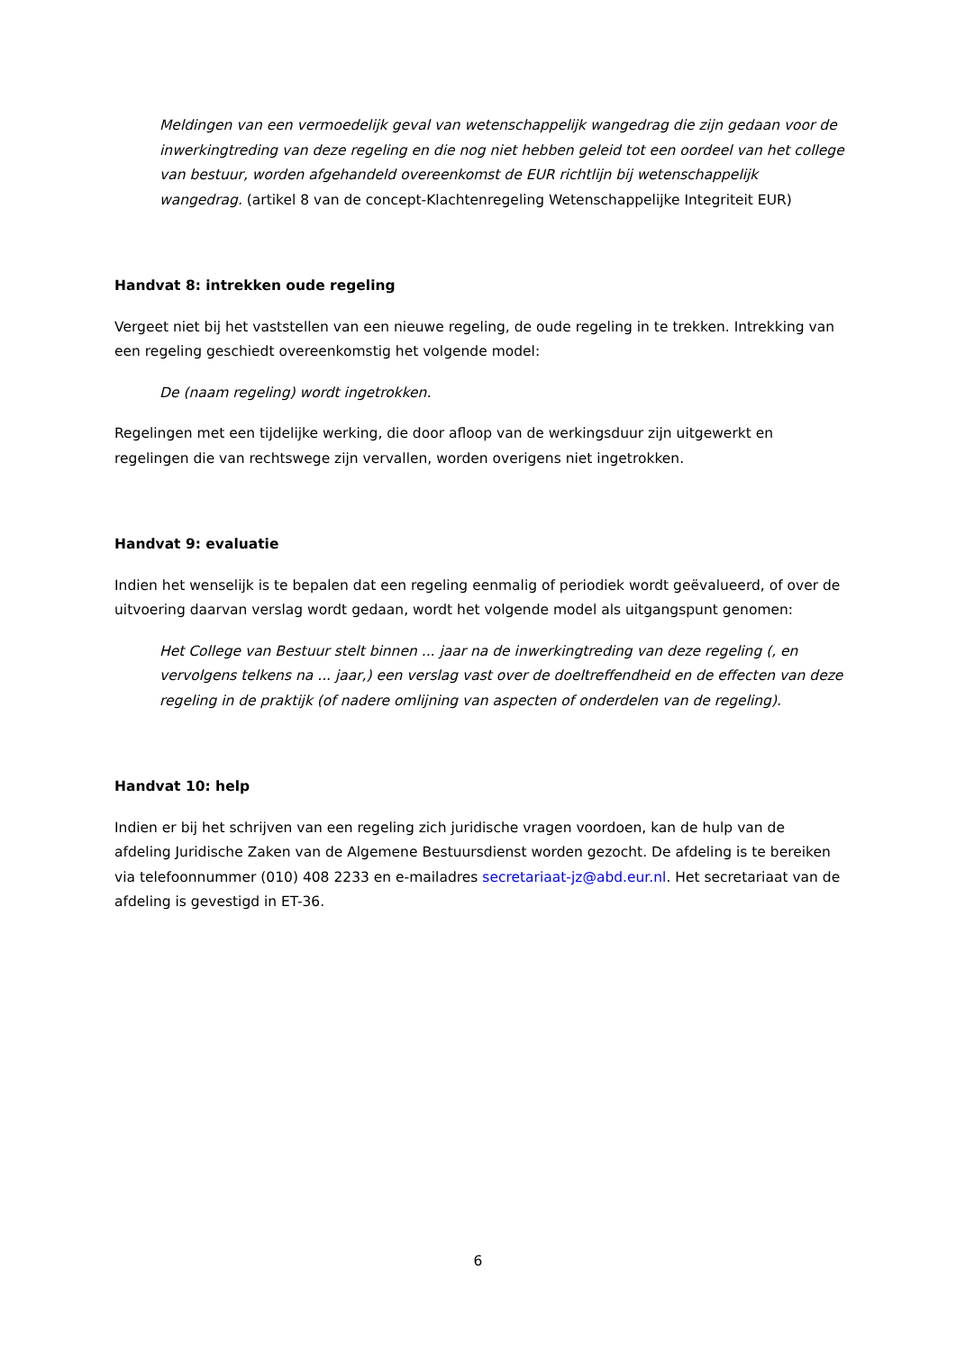Meldingen van een vermoedelijk geval van wetenschappelijk wangedrag die zijn gedaan voor de inwerkingtreding van deze regeling en die nog niet hebben geleid tot een oordeel van het college van bestuur, worden afgehandeld overeenkomst de EUR richtlijn bij wetenschappelijk wangedrag. (artikel 8 van de concept-Klachtenregeling Wetenschappelijke Integriteit EUR)
Handvat 8: intrekken oude regeling
Vergeet niet bij het vaststellen van een nieuwe regeling, de oude regeling in te trekken. Intrekking van een regeling geschiedt overeenkomstig het volgende model:
De (naam regeling) wordt ingetrokken.
Regelingen met een tijdelijke werking, die door afloop van de werkingsduur zijn uitgewerkt en regelingen die van rechtswege zijn vervallen, worden overigens niet ingetrokken.
Handvat 9: evaluatie
Indien het wenselijk is te bepalen dat een regeling eenmalig of periodiek wordt geëvalueerd, of over de uitvoering daarvan verslag wordt gedaan, wordt het volgende model als uitgangspunt genomen:
Het College van Bestuur stelt binnen ... jaar na de inwerkingtreding van deze regeling (, en vervolgens telkens na ... jaar,) een verslag vast over de doeltreffendheid en de effecten van deze regeling in de praktijk (of nadere omlijning van aspecten of onderdelen van de regeling).
Handvat 10: help
Indien er bij het schrijven van een regeling zich juridische vragen voordoen, kan de hulp van de afdeling Juridische Zaken van de Algemene Bestuursdienst worden gezocht. De afdeling is te bereiken via telefoonnummer (010) 408 2233 en e-mailadres secretariaat-jz@abd.eur.nl. Het secretariaat van de afdeling is gevestigd in ET-36.
6